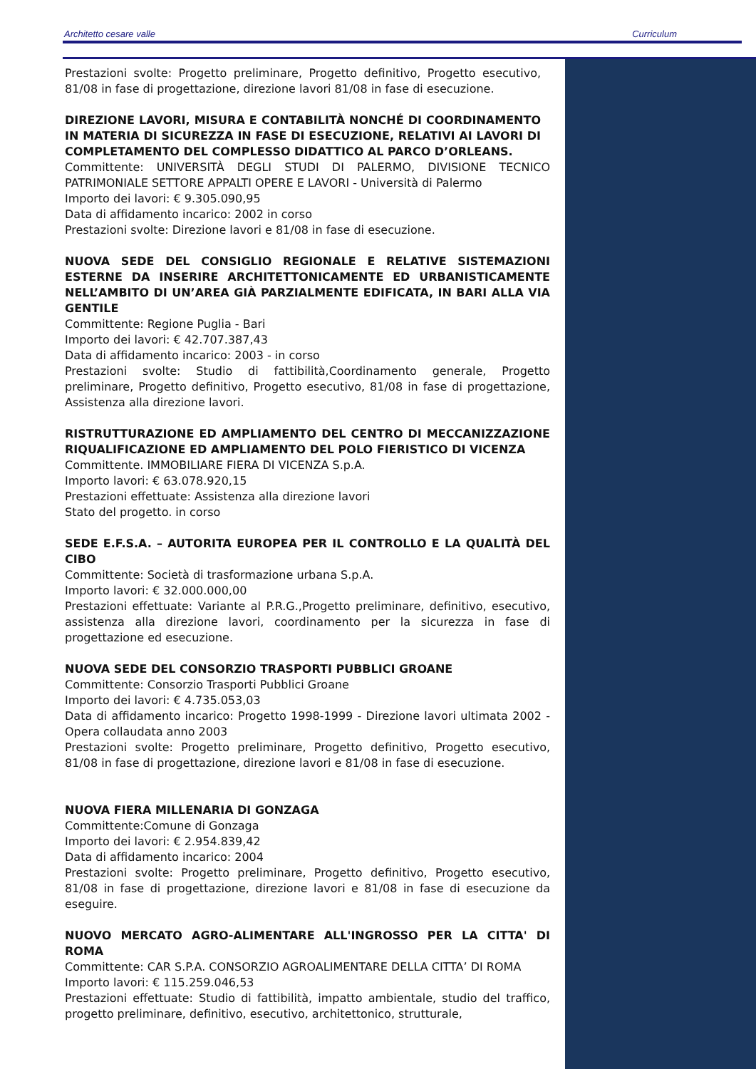Architetto cesare valle Curriculum
Prestazioni svolte: Progetto preliminare, Progetto definitivo, Progetto esecutivo, 81/08 in fase di progettazione, direzione lavori 81/08 in fase di esecuzione.
DIREZIONE LAVORI, MISURA E CONTABILITÀ NONCHÉ DI COORDINAMENTO IN MATERIA DI SICUREZZA IN FASE DI ESECUZIONE, RELATIVI AI LAVORI DI COMPLETAMENTO DEL COMPLESSO DIDATTICO AL PARCO D’ORLEANS.
Committente: UNIVERSITÀ DEGLI STUDI DI PALERMO, DIVISIONE TECNICO PATRIMONIALE SETTORE APPALTI OPERE E LAVORI - Università di Palermo
Importo dei lavori: € 9.305.090,95
Data di affidamento incarico: 2002 in corso
Prestazioni svolte: Direzione lavori e 81/08 in fase di esecuzione.
NUOVA SEDE DEL CONSIGLIO REGIONALE E RELATIVE SISTEMAZIONI ESTERNE DA INSERIRE ARCHITETTONICAMENTE ED URBANISTICAMENTE NELL’AMBITO DI UN’AREA GIÀ PARZIALMENTE EDIFICATA, IN BARI ALLA VIA GENTILE
Committente: Regione Puglia - Bari
Importo dei lavori: € 42.707.387,43
Data di affidamento incarico: 2003 - in corso
Prestazioni svolte: Studio di fattibilità,Coordinamento generale, Progetto preliminare, Progetto definitivo, Progetto esecutivo, 81/08 in fase di progettazione, Assistenza alla direzione lavori.
RISTRUTTURAZIONE ED AMPLIAMENTO DEL CENTRO DI MECCANIZZAZIONE RIQUALIFICAZIONE ED AMPLIAMENTO DEL POLO FIERISTICO DI VICENZA
Committente. IMMOBILIARE FIERA DI VICENZA S.p.A.
Importo lavori: € 63.078.920,15
Prestazioni effettuate: Assistenza alla direzione lavori
Stato del progetto. in corso
SEDE E.F.S.A. – AUTORITA EUROPEA PER IL CONTROLLO E LA QUALITÀ DEL CIBO
Committente: Società di trasformazione urbana S.p.A.
Importo lavori: € 32.000.000,00
Prestazioni effettuate: Variante al P.R.G.,Progetto preliminare, definitivo, esecutivo, assistenza alla direzione lavori, coordinamento per la sicurezza in fase di progettazione ed esecuzione.
NUOVA SEDE DEL CONSORZIO TRASPORTI PUBBLICI GROANE
Committente: Consorzio Trasporti Pubblici Groane
Importo dei lavori: € 4.735.053,03
Data di affidamento incarico: Progetto 1998-1999 - Direzione lavori ultimata 2002 - Opera collaudata anno 2003
Prestazioni svolte: Progetto preliminare, Progetto definitivo, Progetto esecutivo, 81/08 in fase di progettazione, direzione lavori e 81/08 in fase di esecuzione.
NUOVA FIERA MILLENARIA DI GONZAGA
Committente:Comune di Gonzaga
Importo dei lavori: € 2.954.839,42
Data di affidamento incarico: 2004
Prestazioni svolte: Progetto preliminare, Progetto definitivo, Progetto esecutivo, 81/08 in fase di progettazione, direzione lavori e 81/08 in fase di esecuzione da eseguire.
NUOVO MERCATO AGRO-ALIMENTARE ALL'INGROSSO PER LA CITTA' DI ROMA
Committente: CAR S.P.A. CONSORZIO AGROALIMENTARE DELLA CITTA’ DI ROMA
Importo lavori: € 115.259.046,53
Prestazioni effettuate: Studio di fattibilità, impatto ambientale, studio del traffico, progetto preliminare, definitivo, esecutivo, architettonico, strutturale,